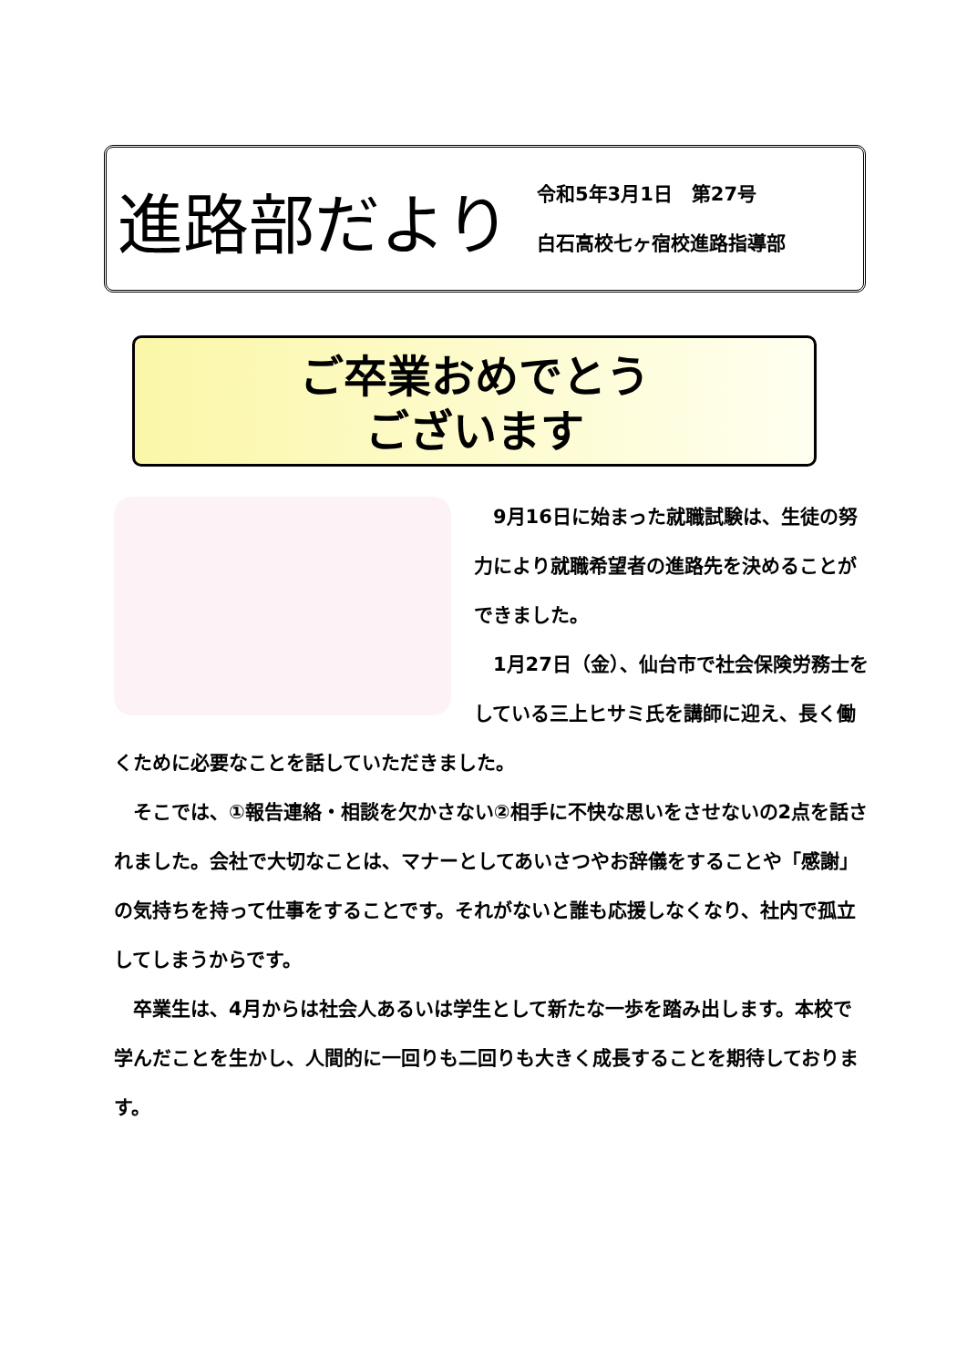進路部だより
令和5年3月1日　第27号
白石高校七ヶ宿校進路指導部
ご卒業おめでとう
ございます
　9月16日に始まった就職試験は、生徒の努力により就職希望者の進路先を決めることができました。
　1月27日（金）、仙台市で社会保険労務士をしている三上ヒサミ氏を講師に迎え、長く働くために必要なことを話していただきました。
　そこでは、①報告連絡・相談を欠かさない②相手に不快な思いをさせないの2点を話されました。会社で大切なことは、マナーとしてあいさつやお辞儀をすることや「感謝」の気持ちを持って仕事をすることです。それがないと誰も応援しなくなり、社内で孤立してしまうからです。
　卒業生は、4月からは社会人あるいは学生として新たな一歩を踏み出します。本校で学んだことを生かし、人間的に一回りも二回りも大きく成長することを期待しております。